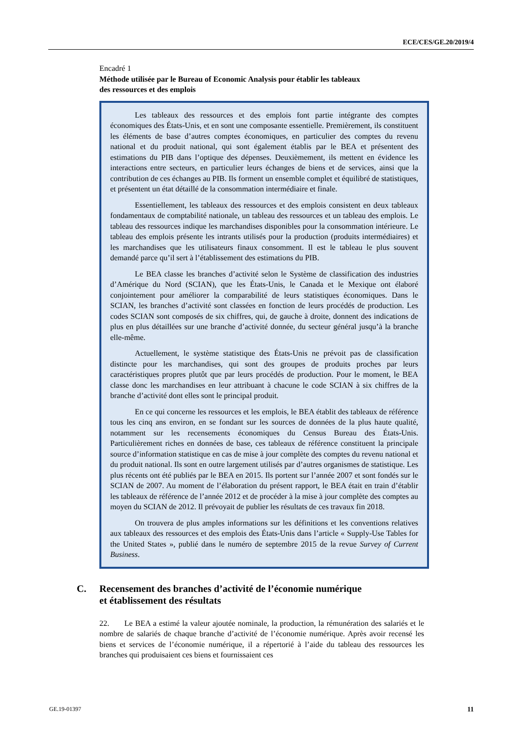ECE/CES/GE.20/2019/4
Encadré 1
Méthode utilisée par le Bureau of Economic Analysis pour établir les tableaux
des ressources et des emplois
Les tableaux des ressources et des emplois font partie intégrante des comptes économiques des États-Unis, et en sont une composante essentielle. Premièrement, ils constituent les éléments de base d’autres comptes économiques, en particulier des comptes du revenu national et du produit national, qui sont également établis par le BEA et présentent des estimations du PIB dans l’optique des dépenses. Deuxièmement, ils mettent en évidence les interactions entre secteurs, en particulier leurs échanges de biens et de services, ainsi que la contribution de ces échanges au PIB. Ils forment un ensemble complet et équilibré de statistiques, et présentent un état détaillé de la consommation intermédiaire et finale.
Essentiellement, les tableaux des ressources et des emplois consistent en deux tableaux fondamentaux de comptabilité nationale, un tableau des ressources et un tableau des emplois. Le tableau des ressources indique les marchandises disponibles pour la consommation intérieure. Le tableau des emplois présente les intrants utilisés pour la production (produits intermédiaires) et les marchandises que les utilisateurs finaux consomment. Il est le tableau le plus souvent demandé parce qu’il sert à l’établissement des estimations du PIB.
Le BEA classe les branches d’activité selon le Système de classification des industries d’Amérique du Nord (SCIAN), que les États-Unis, le Canada et le Mexique ont élaboré conjointement pour améliorer la comparabilité de leurs statistiques économiques. Dans le SCIAN, les branches d’activité sont classées en fonction de leurs procédés de production. Les codes SCIAN sont composés de six chiffres, qui, de gauche à droite, donnent des indications de plus en plus détaillées sur une branche d’activité donnée, du secteur général jusqu’à la branche elle-même.
Actuellement, le système statistique des États-Unis ne prévoit pas de classification distincte pour les marchandises, qui sont des groupes de produits proches par leurs caractéristiques propres plutôt que par leurs procédés de production. Pour le moment, le BEA classe donc les marchandises en leur attribuant à chacune le code SCIAN à six chiffres de la branche d’activité dont elles sont le principal produit.
En ce qui concerne les ressources et les emplois, le BEA établit des tableaux de référence tous les cinq ans environ, en se fondant sur les sources de données de la plus haute qualité, notamment sur les recensements économiques du Census Bureau des États-Unis. Particulièrement riches en données de base, ces tableaux de référence constituent la principale source d’information statistique en cas de mise à jour complète des comptes du revenu national et du produit national. Ils sont en outre largement utilisés par d’autres organismes de statistique. Les plus récents ont été publiés par le BEA en 2015. Ils portent sur l’année 2007 et sont fondés sur le SCIAN de 2007. Au moment de l’élaboration du présent rapport, le BEA était en train d’établir les tableaux de référence de l’année 2012 et de procéder à la mise à jour complète des comptes au moyen du SCIAN de 2012. Il prévoyait de publier les résultats de ces travaux fin 2018.
On trouvera de plus amples informations sur les définitions et les conventions relatives aux tableaux des ressources et des emplois des États-Unis dans l’article « Supply-Use Tables for the United States », publié dans le numéro de septembre 2015 de la revue Survey of Current Business.
C. Recensement des branches d’activité de l’économie numérique
et établissement des résultats
22. Le BEA a estimé la valeur ajoutée nominale, la production, la rémunération des salariés et le nombre de salariés de chaque branche d’activité de l’économie numérique. Après avoir recensé les biens et services de l’économie numérique, il a répertorié à l’aide du tableau des ressources les branches qui produisaient ces biens et fournissaient ces
GE.19-01397 11